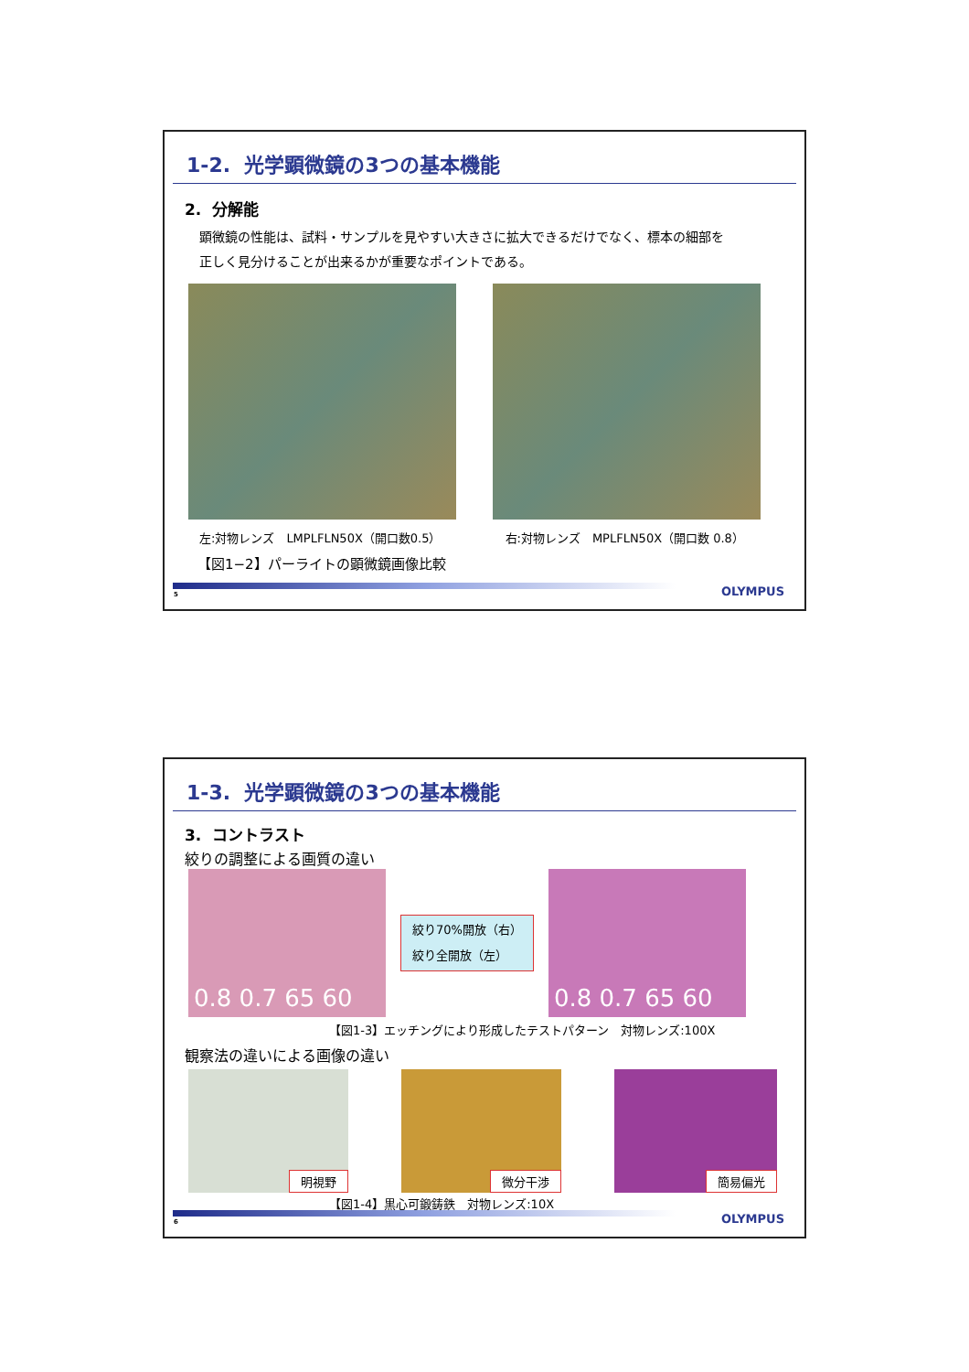1-2. 光学顕微鏡の3つの基本機能
2. 分解能
顕微鏡の性能は、試料・サンプルを見やすい大きさに拡大できるだけでなく、標本の細部を
正しく見分けることが出来るかが重要なポイントである。
左:対物レンズ　LMPLFLN50X（開口数0.5） 右:対物レンズ　MPLFLN50X（開口数 0.8）
【図1−2】パーライトの顕微鏡画像比較
5 OLYMPUS
1-3. 光学顕微鏡の3つの基本機能
3. コントラスト
絞りの調整による画質の違い
0.8 0.7 65 60
絞り70%開放（右）
絞り全開放（左）
0.8 0.7 65 60
【図1-3】エッチングにより形成したテストパターン　対物レンズ:100X
観察法の違いによる画像の違い
明視野 微分干渉 簡易偏光
【図1-4】黒心可鍛鋳鉄　対物レンズ:10X
6 OLYMPUS